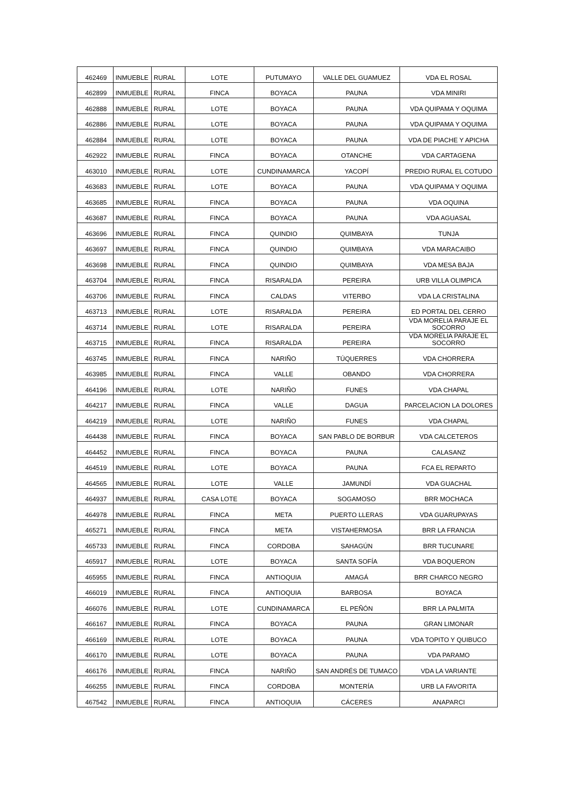| 462469 | INMUEBLE | RURAL | LOTE | PUTUMAYO | VALLE DEL GUAMUEZ | VDA EL ROSAL |
| 462899 | INMUEBLE | RURAL | FINCA | BOYACA | PAUNA | VDA MINIRI |
| 462888 | INMUEBLE | RURAL | LOTE | BOYACA | PAUNA | VDA QUIPAMA Y OQUIMA |
| 462886 | INMUEBLE | RURAL | LOTE | BOYACA | PAUNA | VDA QUIPAMA Y OQUIMA |
| 462884 | INMUEBLE | RURAL | LOTE | BOYACA | PAUNA | VDA DE PIACHE Y APICHA |
| 462922 | INMUEBLE | RURAL | FINCA | BOYACA | OTANCHE | VDA CARTAGENA |
| 463010 | INMUEBLE | RURAL | LOTE | CUNDINAMARCA | YACOPÍ | PREDIO RURAL EL COTUDO |
| 463683 | INMUEBLE | RURAL | LOTE | BOYACA | PAUNA | VDA QUIPAMA Y OQUIMA |
| 463685 | INMUEBLE | RURAL | FINCA | BOYACA | PAUNA | VDA OQUINA |
| 463687 | INMUEBLE | RURAL | FINCA | BOYACA | PAUNA | VDA AGUASAL |
| 463696 | INMUEBLE | RURAL | FINCA | QUINDIO | QUIMBAYA | TUNJA |
| 463697 | INMUEBLE | RURAL | FINCA | QUINDIO | QUIMBAYA | VDA MARACAIBO |
| 463698 | INMUEBLE | RURAL | FINCA | QUINDIO | QUIMBAYA | VDA MESA BAJA |
| 463704 | INMUEBLE | RURAL | FINCA | RISARALDA | PEREIRA | URB VILLA OLIMPICA |
| 463706 | INMUEBLE | RURAL | FINCA | CALDAS | VITERBO | VDA LA CRISTALINA |
| 463713 | INMUEBLE | RURAL | LOTE | RISARALDA | PEREIRA | ED PORTAL DEL CERRO |
| 463714 | INMUEBLE | RURAL | LOTE | RISARALDA | PEREIRA | VDA MORELIA PARAJE EL SOCORRO |
| 463715 | INMUEBLE | RURAL | FINCA | RISARALDA | PEREIRA | VDA MORELIA PARAJE EL SOCORRO |
| 463745 | INMUEBLE | RURAL | FINCA | NARIÑO | TÚQUERRES | VDA CHORRERA |
| 463985 | INMUEBLE | RURAL | FINCA | VALLE | OBANDO | VDA CHORRERA |
| 464196 | INMUEBLE | RURAL | LOTE | NARIÑO | FUNES | VDA CHAPAL |
| 464217 | INMUEBLE | RURAL | FINCA | VALLE | DAGUA | PARCELACION LA DOLORES |
| 464219 | INMUEBLE | RURAL | LOTE | NARIÑO | FUNES | VDA CHAPAL |
| 464438 | INMUEBLE | RURAL | FINCA | BOYACA | SAN PABLO DE BORBUR | VDA CALCETEROS |
| 464452 | INMUEBLE | RURAL | FINCA | BOYACA | PAUNA | CALASANZ |
| 464519 | INMUEBLE | RURAL | LOTE | BOYACA | PAUNA | FCA EL REPARTO |
| 464565 | INMUEBLE | RURAL | LOTE | VALLE | JAMUNDÍ | VDA GUACHAL |
| 464937 | INMUEBLE | RURAL | CASA LOTE | BOYACA | SOGAMOSO | BRR MOCHACA |
| 464978 | INMUEBLE | RURAL | FINCA | META | PUERTO LLERAS | VDA GUARUPAYAS |
| 465271 | INMUEBLE | RURAL | FINCA | META | VISTAHERMOSA | BRR LA FRANCIA |
| 465733 | INMUEBLE | RURAL | FINCA | CORDOBA | SAHAGÚN | BRR TUCUNARE |
| 465917 | INMUEBLE | RURAL | LOTE | BOYACA | SANTA SOFÍA | VDA BOQUERON |
| 465955 | INMUEBLE | RURAL | FINCA | ANTIOQUIA | AMAGÁ | BRR CHARCO NEGRO |
| 466019 | INMUEBLE | RURAL | FINCA | ANTIOQUIA | BARBOSA | BOYACA |
| 466076 | INMUEBLE | RURAL | LOTE | CUNDINAMARCA | EL PEÑÓN | BRR LA PALMITA |
| 466167 | INMUEBLE | RURAL | FINCA | BOYACA | PAUNA | GRAN LIMONAR |
| 466169 | INMUEBLE | RURAL | LOTE | BOYACA | PAUNA | VDA TOPITO Y QUIBUCO |
| 466170 | INMUEBLE | RURAL | LOTE | BOYACA | PAUNA | VDA PARAMO |
| 466176 | INMUEBLE | RURAL | FINCA | NARIÑO | SAN ANDRÉS DE TUMACO | VDA LA VARIANTE |
| 466255 | INMUEBLE | RURAL | FINCA | CORDOBA | MONTERÍA | URB LA FAVORITA |
| 467542 | INMUEBLE | RURAL | FINCA | ANTIOQUIA | CÁCERES | ANAPARCI |